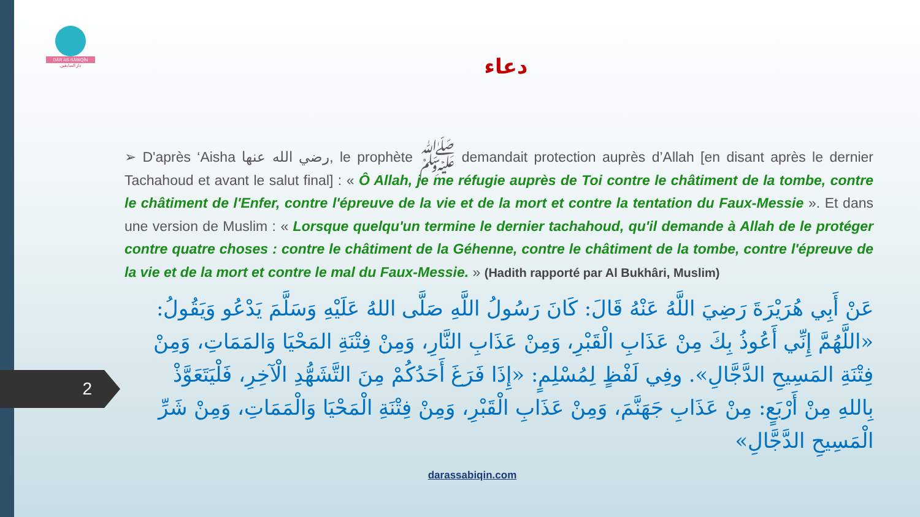DĀR AS-SĀBIQĪN
دار السابقين
دعاء
➢ D'après ‘Aisha رضي الله عنها, le prophète ﷺ demandait protection auprès d’Allah [en disant après le dernier Tachahoud et avant le salut final] : « Ô Allah, je me réfugie auprès de Toi contre le châtiment de la tombe, contre le châtiment de l'Enfer, contre l'épreuve de la vie et de la mort et contre la tentation du Faux-Messie ». Et dans une version de Muslim : « Lorsque quelqu'un termine le dernier tachahoud, qu'il demande à Allah de le protéger contre quatre choses : contre le châtiment de la Géhenne, contre le châtiment de la tombe, contre l'épreuve de la vie et de la mort et contre le mal du Faux-Messie. » (Hadith rapporté par Al Bukhâri, Muslim)
عَنْ أَبِي هُرَيْرَةَ رَضِيَ اللَّهُ عَنْهُ قَالَ: كَانَ رَسُولُ اللَّهِ صَلَّى اللهُ عَلَيْهِ وَسَلَّمَ يَدْعُو وَيَقُولُ: «اللَّهُمَّ إِنِّي أَعُوذُ بِكَ مِنْ عَذَابِ الْقَبْرِ، وَمِنْ عَذَابِ النَّارِ، وَمِنْ فِتْنَةِ المَحْيَا وَالمَمَاتِ، وَمِنْ فِتْنَةِ المَسِيحِ الدَّجَّالِ». وفِي لَفْظٍ لِمُسْلِمٍ: «إِذَا فَرَغَ أَحَدُكُمْ مِنَ التَّشَهُّدِ الْآخِرِ، فَلْيَتَعَوَّذْ بِاللهِ مِنْ أَرْبَعٍ: مِنْ عَذَابِ جَهَنَّمَ، وَمِنْ عَذَابِ الْقَبْرِ، وَمِنْ فِتْنَةِ الْمَحْيَا وَالْمَمَاتِ، وَمِنْ شَرِّ الْمَسِيحِ الدَّجَّالِ»
2
darassabiqin.com